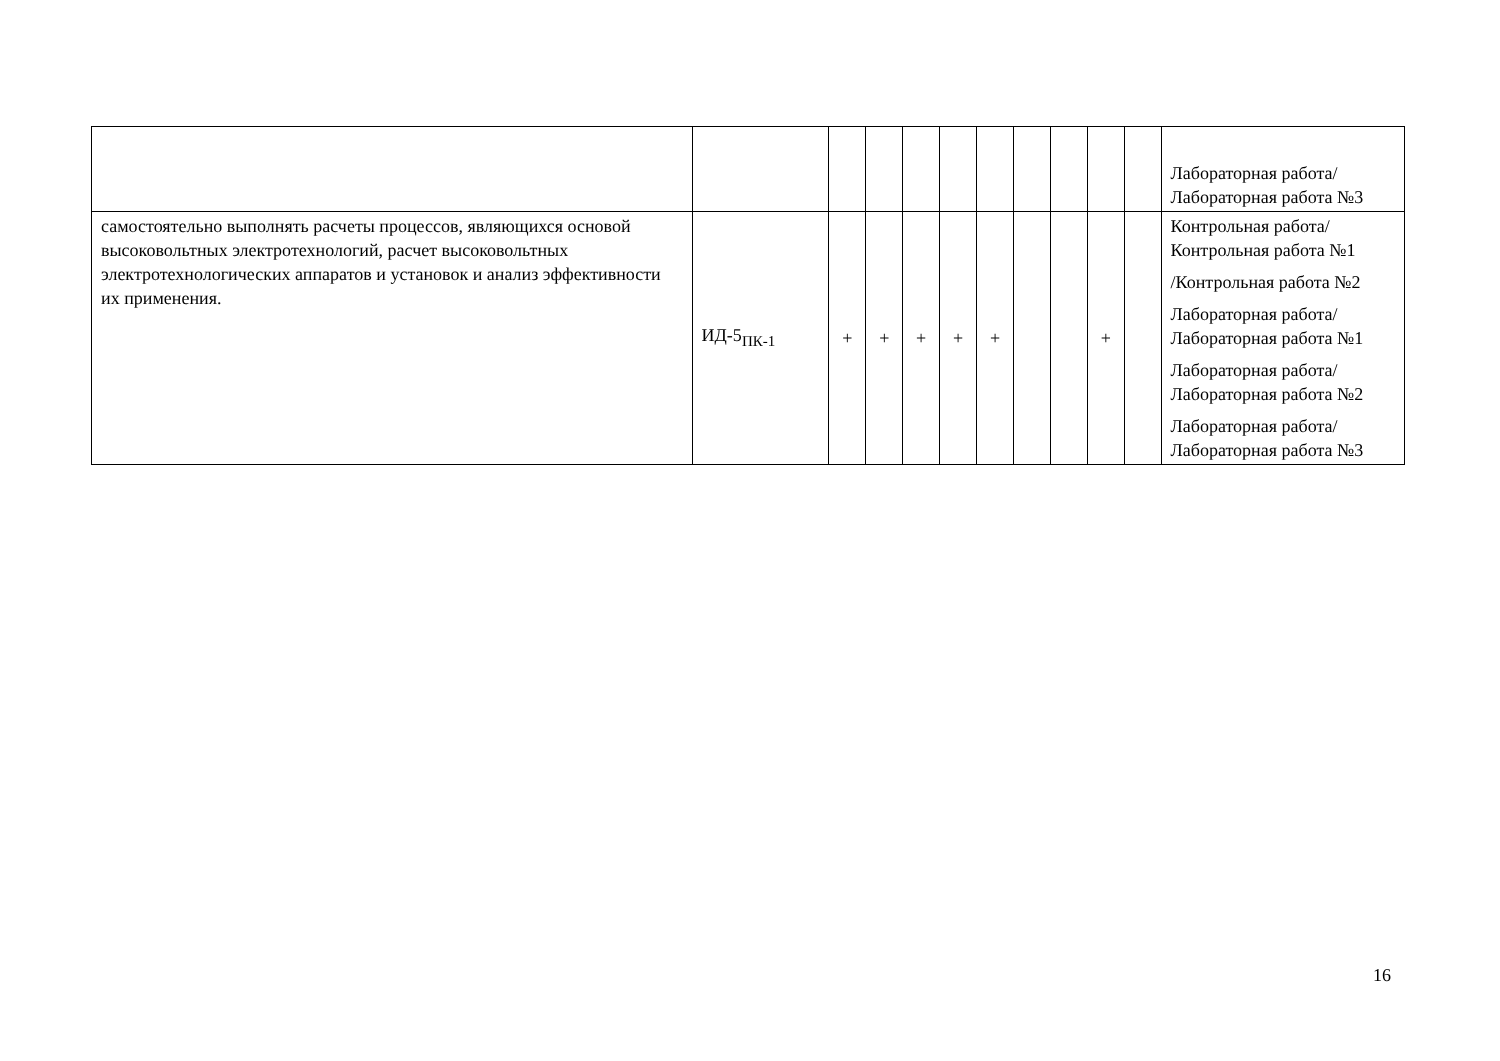| | | | | | | | | | | | Лабораторная работа/Лабораторная работа №3 |
| самостоятельно выполнять расчеты процессов, являющихся основой высоковольтных электротехнологий, расчет высоковольтных электротехнологических аппаратов и установок и анализ эффективности их применения. | ИД-5<sub>ПК-1</sub> | + | + | + | + | + | | | + | | Контрольная работа/Контрольная работа №1 /Контрольная работа №2 Лабораторная работа/Лабораторная работа №1 Лабораторная работа/Лабораторная работа №2 Лабораторная работа/Лабораторная работа №3 |
16